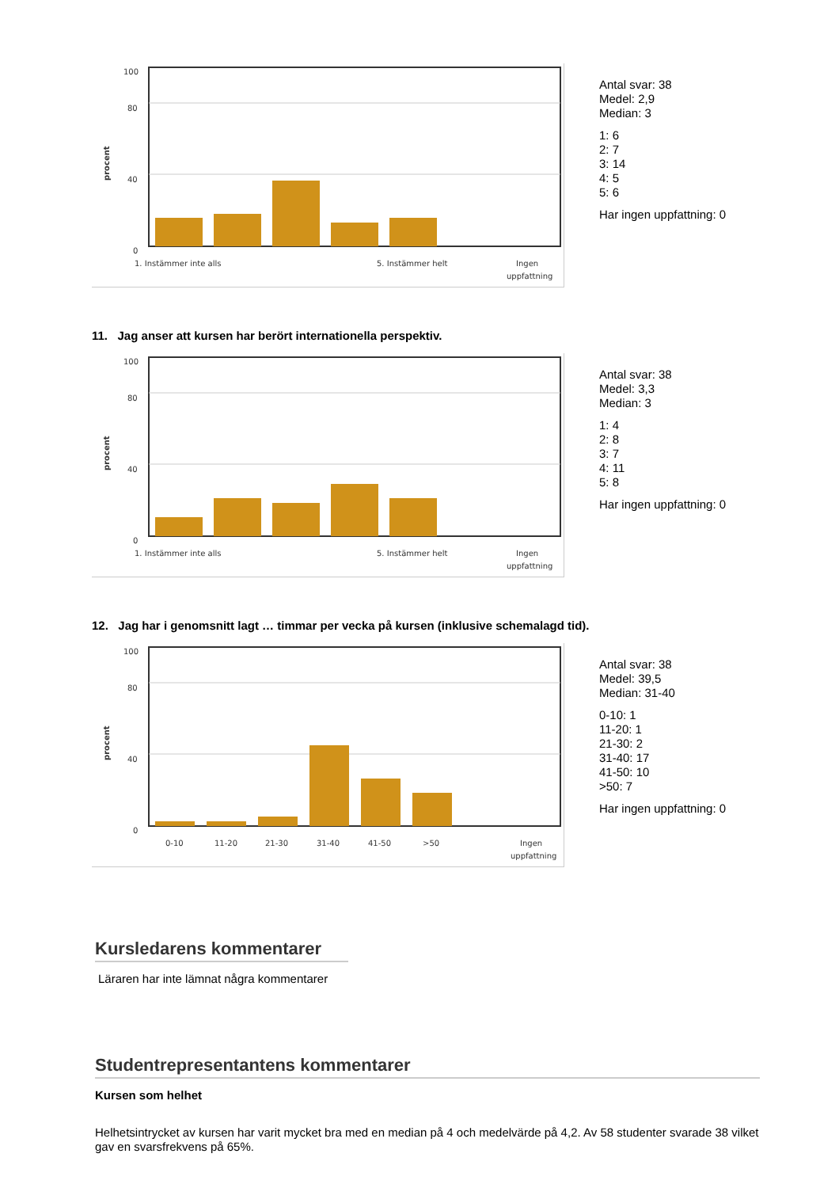procent
100
80
40
0
1. Instämmer inte alls
5. Instämmer helt
Ingen
uppfattning
Antal svar: 38
Medel: 2,9
Median: 3
1: 6
2: 7
3: 14
4: 5
5: 6
Har ingen uppfattning: 0
11. Jag anser att kursen har berört internationella perspektiv.
procent
100
80
40
0
1. Instämmer inte alls
5. Instämmer helt
Ingen
uppfattning
Antal svar: 38
Medel: 3,3
Median: 3
1: 4
2: 8
3: 7
4: 11
5: 8
Har ingen uppfattning: 0
12. Jag har i genomsnitt lagt … timmar per vecka på kursen (inklusive schemalagd tid).
procent
100
80
40
0
0-10
11-20
21-30
31-40
41-50
>50
Ingen
uppfattning
Antal svar: 38
Medel: 39,5
Median: 31-40
0-10: 1
11-20: 1
21-30: 2
31-40: 17
41-50: 10
>50: 7
Har ingen uppfattning: 0
Kursledarens kommentarer
Läraren har inte lämnat några kommentarer
Studentrepresentantens kommentarer
Kursen som helhet
Helhetsintrycket av kursen har varit mycket bra med en median på 4 och medelvärde på 4,2. Av 58 studenter svarade 38 vilket gav en svarsfrekvens på 65%.